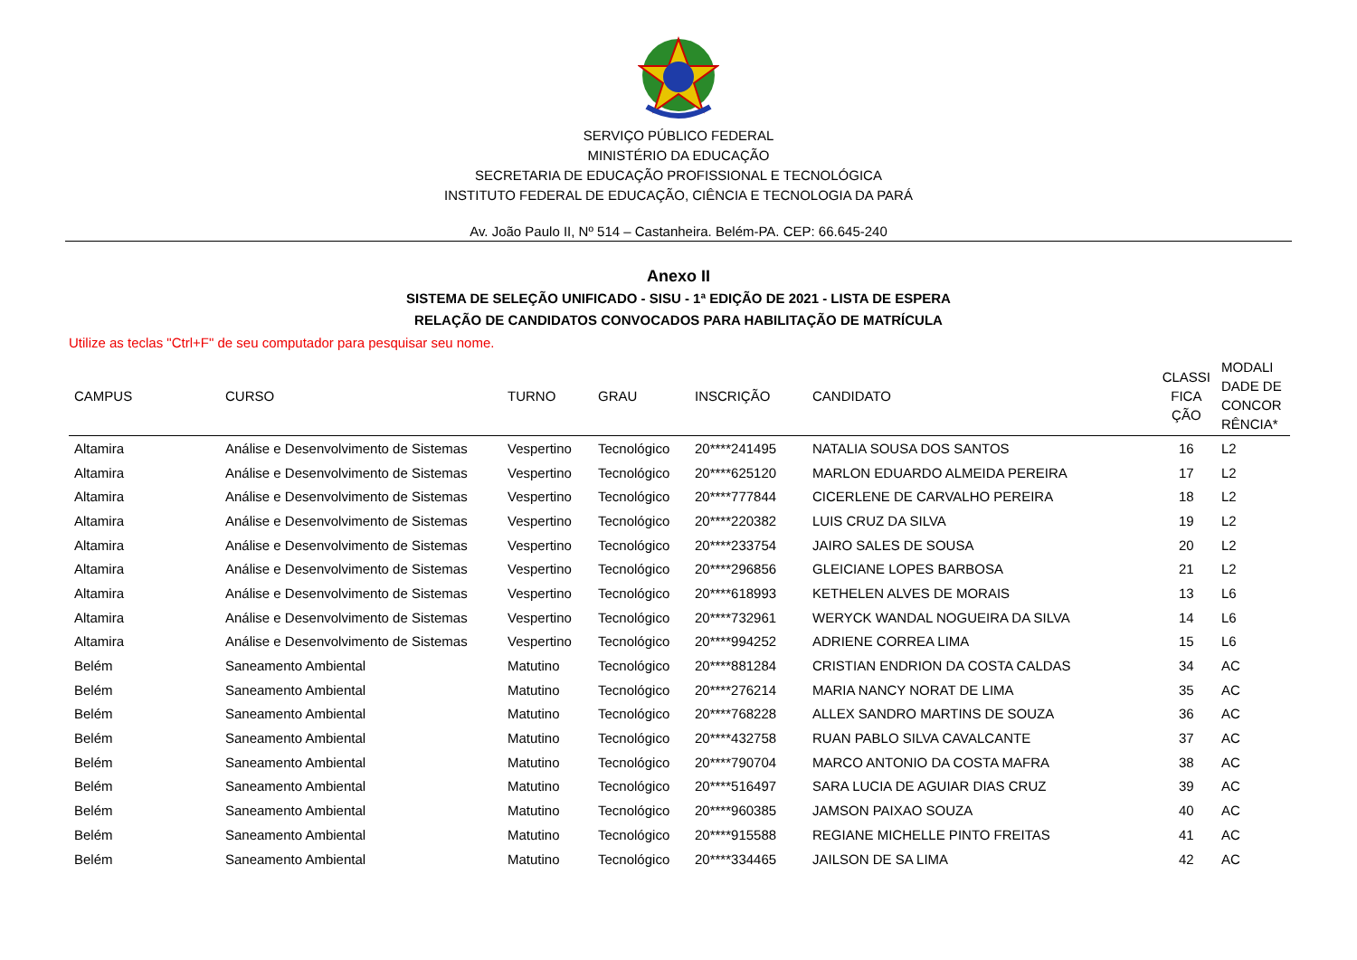SERVIÇO PÚBLICO FEDERAL
MINISTÉRIO DA EDUCAÇÃO
SECRETARIA DE EDUCAÇÃO PROFISSIONAL E TECNOLÓGICA
INSTITUTO FEDERAL DE EDUCAÇÃO, CIÊNCIA E TECNOLOGIA DA PARÁ
Av. João Paulo II, Nº 514 – Castanheira. Belém-PA. CEP: 66.645-240
Anexo II
SISTEMA DE SELEÇÃO UNIFICADO - SISU - 1ª EDIÇÃO DE 2021 - LISTA DE ESPERA
RELAÇÃO DE CANDIDATOS CONVOCADOS PARA HABILITAÇÃO DE MATRÍCULA
Utilize as teclas "Ctrl+F" de seu computador para pesquisar seu nome.
| CAMPUS | CURSO | TURNO | GRAU | INSCRIÇÃO | CANDIDATO | CLASSI FICA ÇÃO | MODALI DADE DE CONCOR RÊNCIA* |
| --- | --- | --- | --- | --- | --- | --- | --- |
| Altamira | Análise e Desenvolvimento de Sistemas | Vespertino | Tecnológico | 20****241495 | NATALIA SOUSA DOS SANTOS | 16 | L2 |
| Altamira | Análise e Desenvolvimento de Sistemas | Vespertino | Tecnológico | 20****625120 | MARLON EDUARDO ALMEIDA PEREIRA | 17 | L2 |
| Altamira | Análise e Desenvolvimento de Sistemas | Vespertino | Tecnológico | 20****777844 | CICERLENE DE CARVALHO PEREIRA | 18 | L2 |
| Altamira | Análise e Desenvolvimento de Sistemas | Vespertino | Tecnológico | 20****220382 | LUIS CRUZ DA SILVA | 19 | L2 |
| Altamira | Análise e Desenvolvimento de Sistemas | Vespertino | Tecnológico | 20****233754 | JAIRO SALES DE SOUSA | 20 | L2 |
| Altamira | Análise e Desenvolvimento de Sistemas | Vespertino | Tecnológico | 20****296856 | GLEICIANE LOPES BARBOSA | 21 | L2 |
| Altamira | Análise e Desenvolvimento de Sistemas | Vespertino | Tecnológico | 20****618993 | KETHELEN ALVES DE MORAIS | 13 | L6 |
| Altamira | Análise e Desenvolvimento de Sistemas | Vespertino | Tecnológico | 20****732961 | WERYCK WANDAL NOGUEIRA DA SILVA | 14 | L6 |
| Altamira | Análise e Desenvolvimento de Sistemas | Vespertino | Tecnológico | 20****994252 | ADRIENE CORREA LIMA | 15 | L6 |
| Belém | Saneamento Ambiental | Matutino | Tecnológico | 20****881284 | CRISTIAN ENDRION DA COSTA CALDAS | 34 | AC |
| Belém | Saneamento Ambiental | Matutino | Tecnológico | 20****276214 | MARIA NANCY NORAT DE LIMA | 35 | AC |
| Belém | Saneamento Ambiental | Matutino | Tecnológico | 20****768228 | ALLEX SANDRO MARTINS DE SOUZA | 36 | AC |
| Belém | Saneamento Ambiental | Matutino | Tecnológico | 20****432758 | RUAN PABLO SILVA CAVALCANTE | 37 | AC |
| Belém | Saneamento Ambiental | Matutino | Tecnológico | 20****790704 | MARCO ANTONIO DA COSTA MAFRA | 38 | AC |
| Belém | Saneamento Ambiental | Matutino | Tecnológico | 20****516497 | SARA LUCIA DE AGUIAR DIAS CRUZ | 39 | AC |
| Belém | Saneamento Ambiental | Matutino | Tecnológico | 20****960385 | JAMSON PAIXAO SOUZA | 40 | AC |
| Belém | Saneamento Ambiental | Matutino | Tecnológico | 20****915588 | REGIANE MICHELLE PINTO FREITAS | 41 | AC |
| Belém | Saneamento Ambiental | Matutino | Tecnológico | 20****334465 | JAILSON DE SA LIMA | 42 | AC |